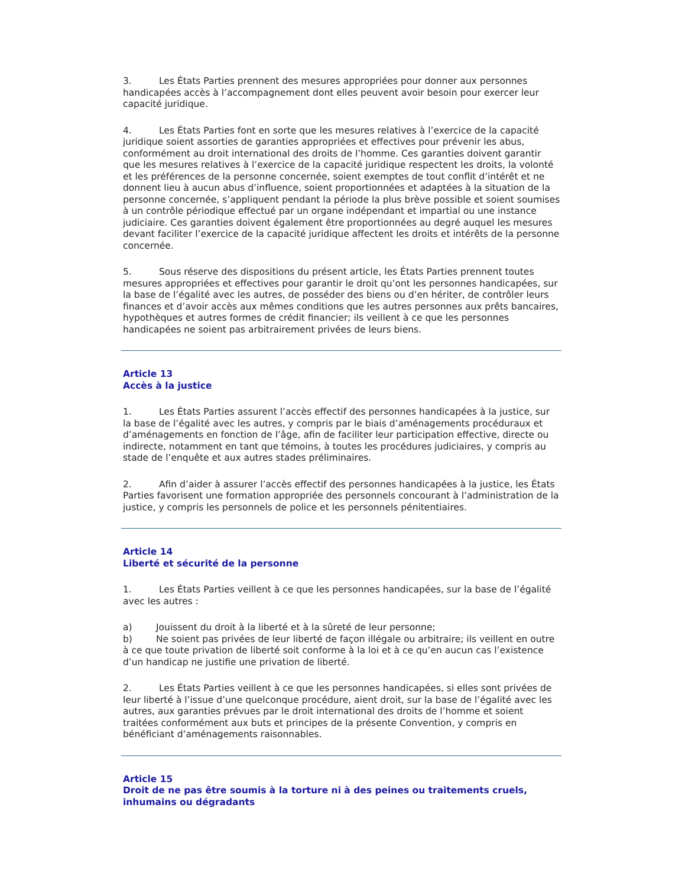3. Les États Parties prennent des mesures appropriées pour donner aux personnes handicapées accès à l’accompagnement dont elles peuvent avoir besoin pour exercer leur capacité juridique.
4. Les États Parties font en sorte que les mesures relatives à l’exercice de la capacité juridique soient assorties de garanties appropriées et effectives pour prévenir les abus, conformément au droit international des droits de l’homme. Ces garanties doivent garantir que les mesures relatives à l’exercice de la capacité juridique respectent les droits, la volonté et les préférences de la personne concernée, soient exemptes de tout conflit d’intérêt et ne donnent lieu à aucun abus d’influence, soient proportionnées et adaptées à la situation de la personne concernée, s’appliquent pendant la période la plus brève possible et soient soumises à un contrôle périodique effectué par un organe indépendant et impartial ou une instance judiciaire. Ces garanties doivent également être proportionnées au degré auquel les mesures devant faciliter l’exercice de la capacité juridique affectent les droits et intérêts de la personne concernée.
5. Sous réserve des dispositions du présent article, les États Parties prennent toutes mesures appropriées et effectives pour garantir le droit qu’ont les personnes handicapées, sur la base de l’égalité avec les autres, de posséder des biens ou d’en hériter, de contrôler leurs finances et d’avoir accès aux mêmes conditions que les autres personnes aux prêts bancaires, hypothèques et autres formes de crédit financier; ils veillent à ce que les personnes handicapées ne soient pas arbitrairement privées de leurs biens.
Article 13
Accès à la justice
1. Les États Parties assurent l’accès effectif des personnes handicapées à la justice, sur la base de l’égalité avec les autres, y compris par le biais d’aménagements procéduraux et d’aménagements en fonction de l’âge, afin de faciliter leur participation effective, directe ou indirecte, notamment en tant que témoins, à toutes les procédures judiciaires, y compris au stade de l’enquête et aux autres stades préliminaires.
2. Afin d’aider à assurer l’accès effectif des personnes handicapées à la justice, les États Parties favorisent une formation appropriée des personnels concourant à l’administration de la justice, y compris les personnels de police et les personnels pénitentiaires.
Article 14
Liberté et sécurité de la personne
1. Les États Parties veillent à ce que les personnes handicapées, sur la base de l’égalité avec les autres :
a) Jouissent du droit à la liberté et à la sûreté de leur personne;
b) Ne soient pas privées de leur liberté de façon illégale ou arbitraire; ils veillent en outre à ce que toute privation de liberté soit conforme à la loi et à ce qu’en aucun cas l’existence d’un handicap ne justifie une privation de liberté.
2. Les États Parties veillent à ce que les personnes handicapées, si elles sont privées de leur liberté à l’issue d’une quelconque procédure, aient droit, sur la base de l’égalité avec les autres, aux garanties prévues par le droit international des droits de l’homme et soient traitées conformément aux buts et principes de la présente Convention, y compris en bénéficiant d’aménagements raisonnables.
Article 15
Droit de ne pas être soumis à la torture ni à des peines ou traitements cruels, inhumains ou dégradants